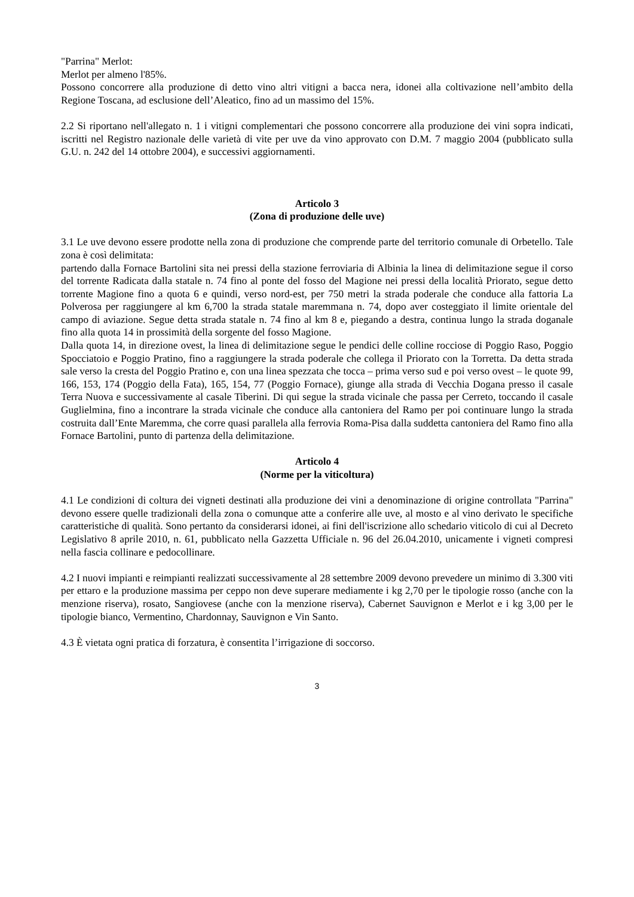"Parrina" Merlot:
Merlot per almeno l'85%.
Possono concorrere alla produzione di detto vino altri vitigni a bacca nera, idonei alla coltivazione nell’ambito della Regione Toscana, ad esclusione dell’Aleatico, fino ad un massimo del 15%.
2.2 Si riportano nell'allegato n. 1 i vitigni complementari che possono concorrere alla produzione dei vini sopra indicati, iscritti nel Registro nazionale delle varietà di vite per uve da vino approvato con D.M. 7 maggio 2004 (pubblicato sulla G.U. n. 242 del 14 ottobre 2004), e successivi aggiornamenti.
Articolo 3
(Zona di produzione delle uve)
3.1 Le uve devono essere prodotte nella zona di produzione che comprende parte del territorio comunale di Orbetello. Tale zona è così delimitata:
partendo dalla Fornace Bartolini sita nei pressi della stazione ferroviaria di Albinia la linea di delimitazione segue il corso del torrente Radicata dalla statale n. 74 fino al ponte del fosso del Magione nei pressi della località Priorato, segue detto torrente Magione fino a quota 6 e quindi, verso nord-est, per 750 metri la strada poderale che conduce alla fattoria La Polverosa per raggiungere al km 6,700 la strada statale maremmana n. 74, dopo aver costeggiato il limite orientale del campo di aviazione. Segue detta strada statale n. 74 fino al km 8 e, piegando a destra, continua lungo la strada doganale fino alla quota 14 in prossimità della sorgente del fosso Magione.
Dalla quota 14, in direzione ovest, la linea di delimitazione segue le pendici delle colline rocciose di Poggio Raso, Poggio Spocciatoio e Poggio Pratino, fino a raggiungere la strada poderale che collega il Priorato con la Torretta. Da detta strada sale verso la cresta del Poggio Pratino e, con una linea spezzata che tocca – prima verso sud e poi verso ovest – le quote 99, 166, 153, 174 (Poggio della Fata), 165, 154, 77 (Poggio Fornace), giunge alla strada di Vecchia Dogana presso il casale Terra Nuova e successivamente al casale Tiberini. Di qui segue la strada vicinale che passa per Cerreto, toccando il casale Guglielmina, fino a incontrare la strada vicinale che conduce alla cantoniera del Ramo per poi continuare lungo la strada costruita dall’Ente Maremma, che corre quasi parallela alla ferrovia Roma-Pisa dalla suddetta cantoniera del Ramo fino alla Fornace Bartolini, punto di partenza della delimitazione.
Articolo 4
(Norme per la viticoltura)
4.1 Le condizioni di coltura dei vigneti destinati alla produzione dei vini a denominazione di origine controllata "Parrina" devono essere quelle tradizionali della zona o comunque atte a conferire alle uve, al mosto e al vino derivato le specifiche caratteristiche di qualità. Sono pertanto da considerarsi idonei, ai fini dell'iscrizione allo schedario viticolo di cui al Decreto Legislativo 8 aprile 2010, n. 61, pubblicato nella Gazzetta Ufficiale n. 96 del 26.04.2010, unicamente i vigneti compresi nella fascia collinare e pedocollinare.
4.2 I nuovi impianti e reimpianti realizzati successivamente al 28 settembre 2009 devono prevedere un minimo di 3.300 viti per ettaro e la produzione massima per ceppo non deve superare mediamente i kg 2,70 per le tipologie rosso (anche con la menzione riserva), rosato, Sangiovese (anche con la menzione riserva), Cabernet Sauvignon e Merlot e i kg 3,00 per le tipologie bianco, Vermentino, Chardonnay, Sauvignon e Vin Santo.
4.3 È vietata ogni pratica di forzatura, è consentita l’irrigazione di soccorso.
3